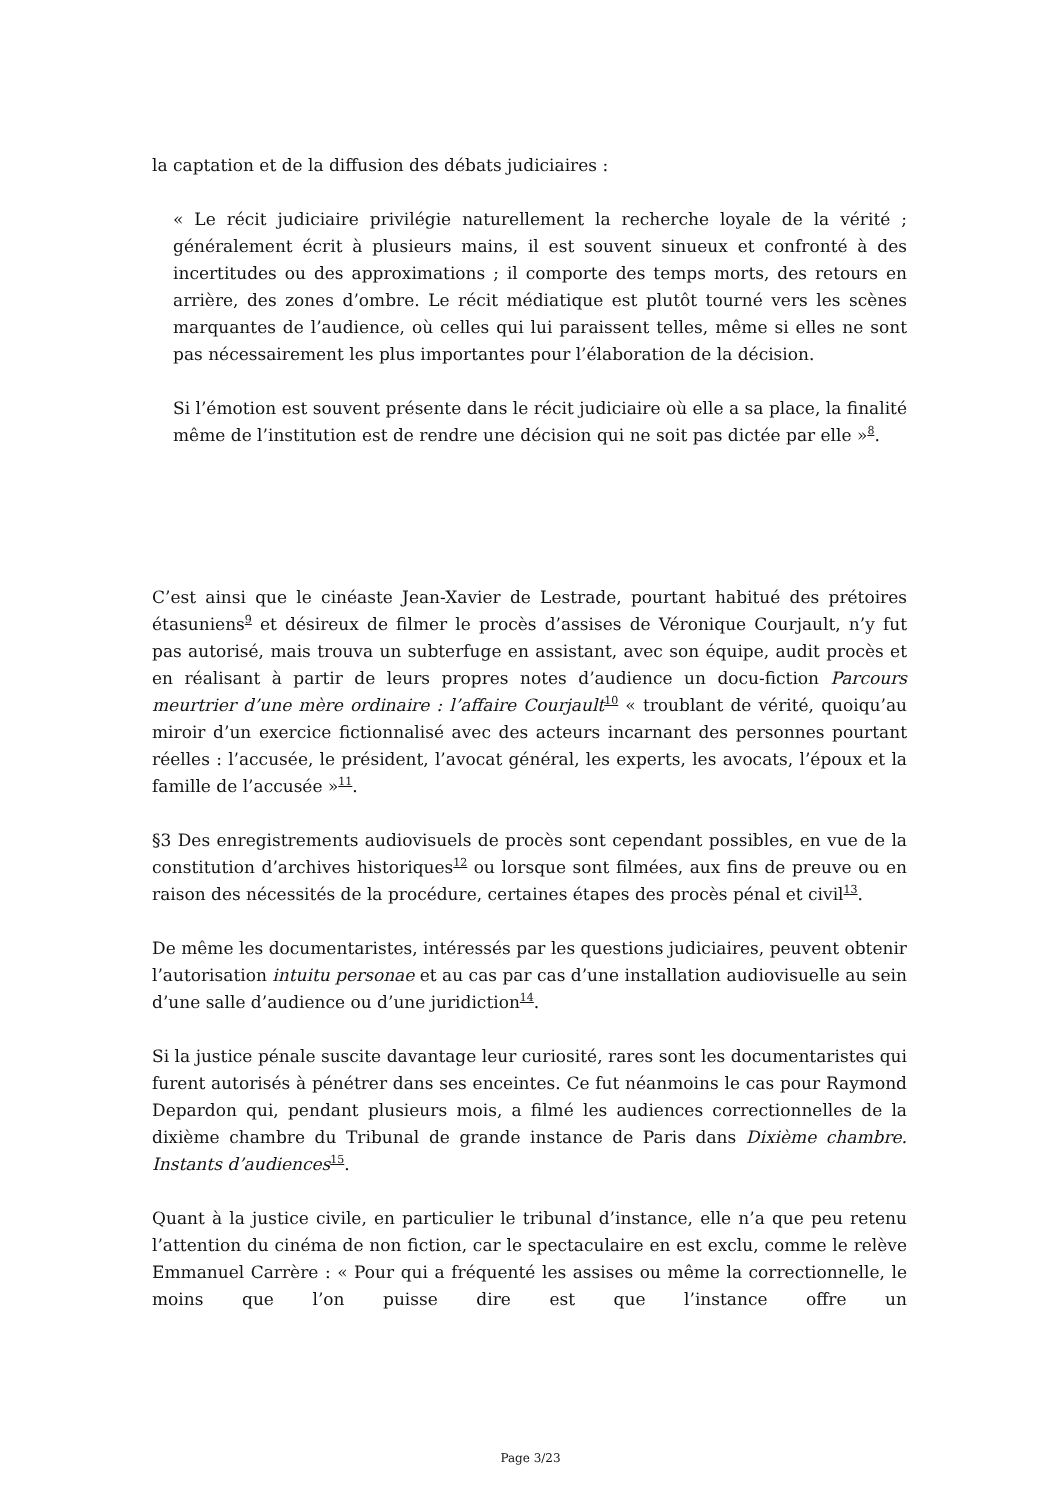la captation et de la diffusion des débats judiciaires :
« Le récit judiciaire privilégie naturellement la recherche loyale de la vérité ; généralement écrit à plusieurs mains, il est souvent sinueux et confronté à des incertitudes ou des approximations ; il comporte des temps morts, des retours en arrière, des zones d’ombre. Le récit médiatique est plutôt tourné vers les scènes marquantes de l’audience, où celles qui lui paraissent telles, même si elles ne sont pas nécessairement les plus importantes pour l’élaboration de la décision.
Si l’émotion est souvent présente dans le récit judiciaire où elle a sa place, la finalité même de l’institution est de rendre une décision qui ne soit pas dictée par elle »<sup>8</sup>.
C’est ainsi que le cinéaste Jean-Xavier de Lestrade, pourtant habitué des prétoires étasuniens<sup>9</sup> et désireux de filmer le procès d’assises de Véronique Courjault, n’y fut pas autorisé, mais trouva un subterfuge en assistant, avec son équipe, audit procès et en réalisant à partir de leurs propres notes d’audience un docu-fiction Parcours meurtrier d’une mère ordinaire : l’affaire Courjault<sup>10</sup> « troublant de vérité, quoiqu’au miroir d’un exercice fictionnalisé avec des acteurs incarnant des personnes pourtant réelles : l’accusée, le président, l’avocat général, les experts, les avocats, l’époux et la famille de l’accusée »<sup>11</sup>.
§3 Des enregistrements audiovisuels de procès sont cependant possibles, en vue de la constitution d’archives historiques<sup>12</sup> ou lorsque sont filmées, aux fins de preuve ou en raison des nécessités de la procédure, certaines étapes des procès pénal et civil<sup>13</sup>.
De même les documentaristes, intéressés par les questions judiciaires, peuvent obtenir l’autorisation intuitu personae et au cas par cas d’une installation audiovisuelle au sein d’une salle d’audience ou d’une juridiction<sup>14</sup>.
Si la justice pénale suscite davantage leur curiosité, rares sont les documentaristes qui furent autorisés à pénétrer dans ses enceintes. Ce fut néanmoins le cas pour Raymond Depardon qui, pendant plusieurs mois, a filmé les audiences correctionnelles de la dixième chambre du Tribunal de grande instance de Paris dans Dixième chambre. Instants d’audiences<sup>15</sup>.
Quant à la justice civile, en particulier le tribunal d’instance, elle n’a que peu retenu l’attention du cinéma de non fiction, car le spectaculaire en est exclu, comme le relève Emmanuel Carrère : « Pour qui a fréquenté les assises ou même la correctionnelle, le moins que l’on puisse dire est que l’instance offre un
Page 3/23